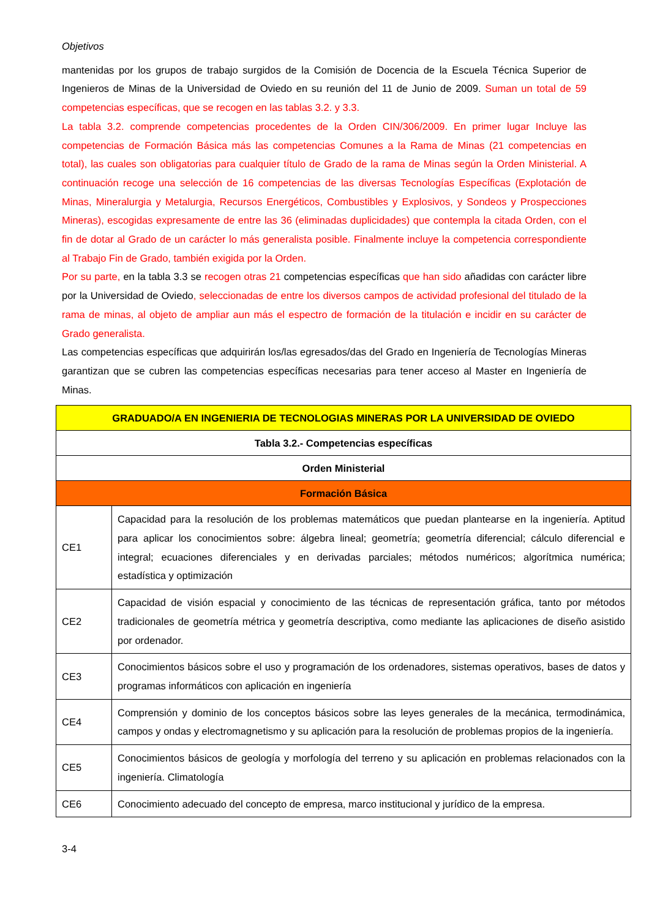Objetivos
mantenidas por los grupos de trabajo surgidos de la Comisión de Docencia de la Escuela Técnica Superior de Ingenieros de Minas de la Universidad de Oviedo en su reunión del 11 de Junio de 2009. Suman un total de 59 competencias específicas, que se recogen en las tablas 3.2. y 3.3.
La tabla 3.2. comprende competencias procedentes de la Orden CIN/306/2009. En primer lugar Incluye las competencias de Formación Básica más las competencias Comunes a la Rama de Minas (21 competencias en total), las cuales son obligatorias para cualquier título de Grado de la rama de Minas según la Orden Ministerial. A continuación recoge una selección de 16 competencias de las diversas Tecnologías Específicas (Explotación de Minas, Mineralurgia y Metalurgia, Recursos Energéticos, Combustibles y Explosivos, y Sondeos y Prospecciones Mineras), escogidas expresamente de entre las 36 (eliminadas duplicidades) que contempla la citada Orden, con el fin de dotar al Grado de un carácter lo más generalista posible. Finalmente incluye la competencia correspondiente al Trabajo Fin de Grado, también exigida por la Orden.
Por su parte, en la tabla 3.3 se recogen otras 21 competencias específicas que han sido añadidas con carácter libre por la Universidad de Oviedo, seleccionadas de entre los diversos campos de actividad profesional del titulado de la rama de minas, al objeto de ampliar aun más el espectro de formación de la titulación e incidir en su carácter de Grado generalista.
Las competencias específicas que adquirirán los/las egresados/das del Grado en Ingeniería de Tecnologías Mineras garantizan que se cubren las competencias específicas necesarias para tener acceso al Master en Ingeniería de Minas.
| GRADUADO/A EN INGENIERIA DE TECNOLOGIAS MINERAS POR LA UNIVERSIDAD DE OVIEDO | |
| Tabla 3.2.- Competencias específicas | |
| Orden Ministerial | |
| Formación Básica | |
| CE1 | Capacidad para la resolución de los problemas matemáticos que puedan plantearse en la ingeniería. Aptitud para aplicar los conocimientos sobre: álgebra lineal; geometría; geometría diferencial; cálculo diferencial e integral; ecuaciones diferenciales y en derivadas parciales; métodos numéricos; algorítmica numérica; estadística y optimización |
| CE2 | Capacidad de visión espacial y conocimiento de las técnicas de representación gráfica, tanto por métodos tradicionales de geometría métrica y geometría descriptiva, como mediante las aplicaciones de diseño asistido por ordenador. |
| CE3 | Conocimientos básicos sobre el uso y programación de los ordenadores, sistemas operativos, bases de datos y programas informáticos con aplicación en ingeniería |
| CE4 | Comprensión y dominio de los conceptos básicos sobre las leyes generales de la mecánica, termodinámica, campos y ondas y electromagnetismo y su aplicación para la resolución de problemas propios de la ingeniería. |
| CE5 | Conocimientos básicos de geología y morfología del terreno y su aplicación en problemas relacionados con la ingeniería. Climatología |
| CE6 | Conocimiento adecuado del concepto de empresa, marco institucional y jurídico de la empresa. |
3-4